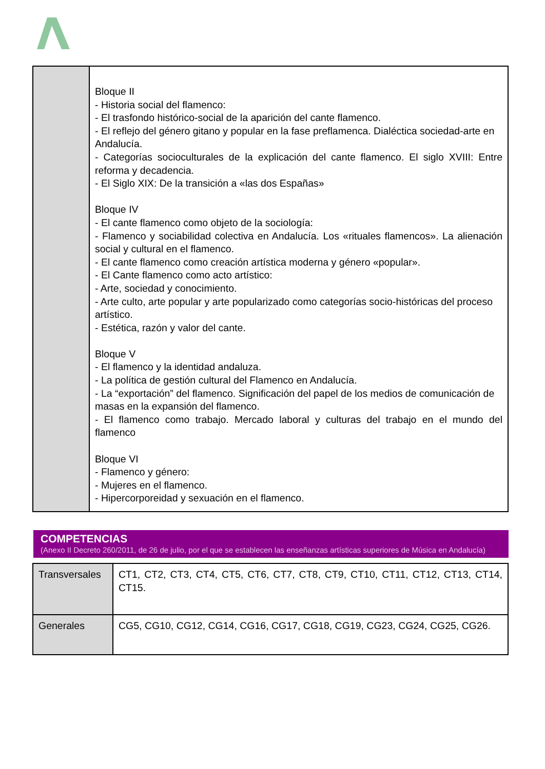| | Bloque II - Historia social del flamenco: - El trasfondo histórico-social de la aparición del cante flamenco. - El reflejo del género gitano y popular en la fase preflamenca. Dialéctica sociedad-arte en Andalucía. - Categorías socioculturales de la explicación del cante flamenco. El siglo XVIII: Entre reforma y decadencia. - El Siglo XIX: De la transición a «las dos Españas» Bloque IV - El cante flamenco como objeto de la sociología: - Flamenco y sociabilidad colectiva en Andalucía. Los «rituales flamencos». La alienación social y cultural en el flamenco. - El cante flamenco como creación artística moderna y género «popular». - El Cante flamenco como acto artístico: - Arte, sociedad y conocimiento. - Arte culto, arte popular y arte popularizado como categorías socio-históricas del proceso artístico. - Estética, razón y valor del cante. Bloque V - El flamenco y la identidad andaluza. - La política de gestión cultural del Flamenco en Andalucía. - La “exportación” del flamenco. Significación del papel de los medios de comunicación de masas en la expansión del flamenco. - El flamenco como trabajo. Mercado laboral y culturas del trabajo en el mundo del flamenco Bloque VI - Flamenco y género: - Mujeres en el flamenco. - Hipercorporeidad y sexuación en el flamenco. |
COMPETENCIAS
(Anexo II Decreto 260/2011, de 26 de julio, por el que se establecen las enseñanzas artísticas superiores de Música en Andalucía)
| Transversales | CT1, CT2, CT3, CT4, CT5, CT6, CT7, CT8, CT9, CT10, CT11, CT12, CT13, CT14, CT15. |
| Generales | CG5, CG10, CG12, CG14, CG16, CG17, CG18, CG19, CG23, CG24, CG25, CG26. |